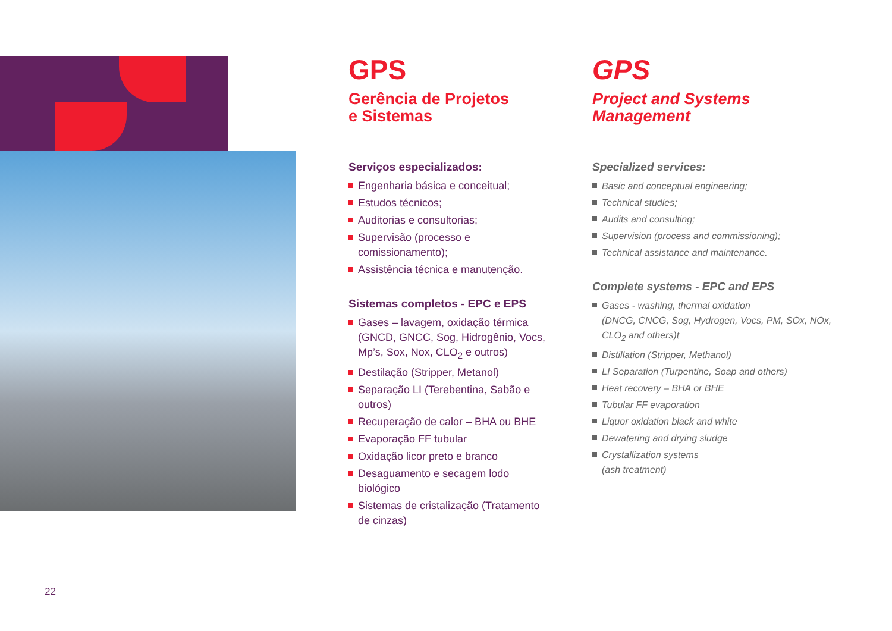GPS
Gerência de Projetos
e Sistemas
Serviços especializados:
Engenharia básica e conceitual;
Estudos técnicos;
Auditorias e consultorias;
Supervisão (processo e comissionamento);
Assistência técnica e manutenção.
Sistemas completos - EPC e EPS
Gases – lavagem, oxidação térmica (GNCD, GNCC, Sog, Hidrogênio, Vocs, Mp’s, Sox, Nox, CLO<sub>2</sub> e outros)
Destilação (Stripper, Metanol)
Separação LI (Terebentina, Sabão e outros)
Recuperação de calor – BHA ou BHE
Evaporação FF tubular
Oxidação licor preto e branco
Desaguamento e secagem lodo biológico
Sistemas de cristalização (Tratamento de cinzas)
GPS
Project and Systems
Management
Specialized services:
Basic and conceptual engineering;
Technical studies;
Audits and consulting;
Supervision (process and commissioning);
Technical assistance and maintenance.
Complete systems - EPC and EPS
Gases - washing, thermal oxidation
(DNCG, CNCG, Sog, Hydrogen, Vocs, PM, SOx, NOx, CLO<sub>2</sub> and others)t
Distillation (Stripper, Methanol)
LI Separation (Turpentine, Soap and others)
Heat recovery – BHA or BHE
Tubular FF evaporation
Liquor oxidation black and white
Dewatering and drying sludge
Crystallization systems
(ash treatment)
22